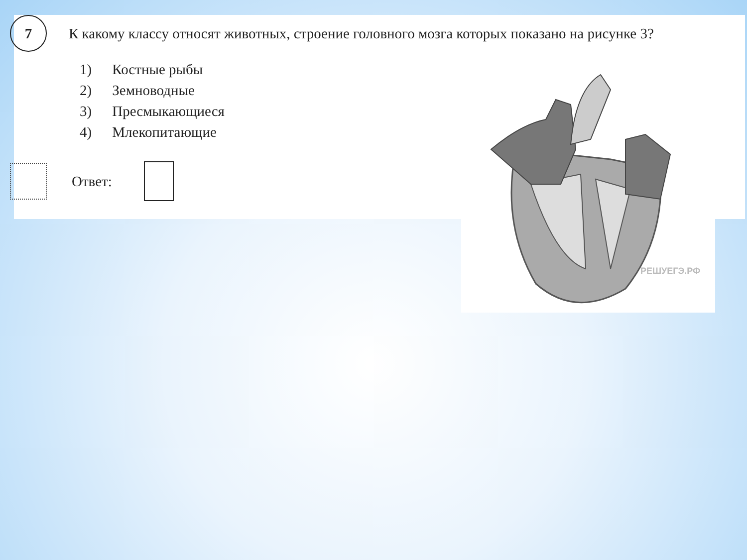РЕШУЕГЭ.РФ
7 К какому классу относят животных, строение головного мозга которых показано на рисунке 3?
1) Костные рыбы
2) Земноводные
3) Пресмыкающиеся
4) Млекопитающие
Ответ: